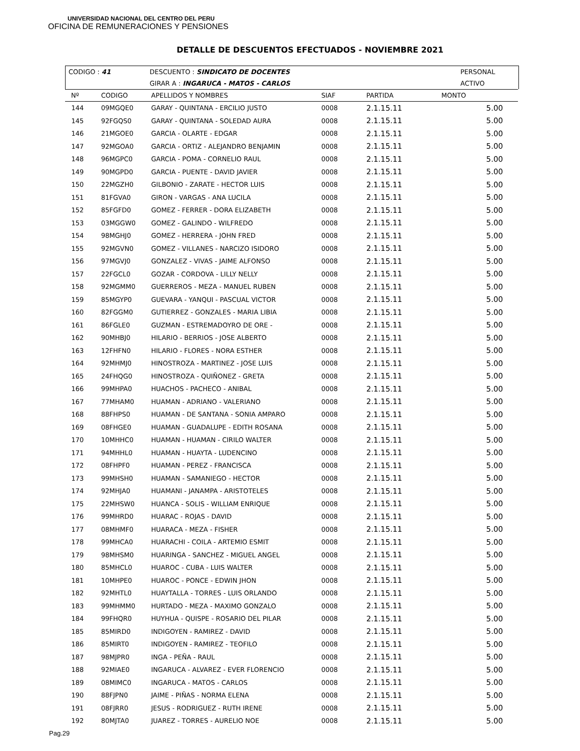UNIVERSIDAD NACIONAL DEL CENTRO DEL PERU
OFICINA DE REMUNERACIONES Y PENSIONES
DETALLE DE DESCUENTOS EFECTUADOS - NOVIEMBRE 2021
| CODIGO : 41 | DESCUENTO : SINDICATO DE DOCENTES | PERSONAL |
| | GIRAR A : INGARUCA - MATOS - CARLOS | ACTIVO |
| Nº | CODIGO | APELLIDOS Y NOMBRES | SIAF | PARTIDA | MONTO |
| --- | --- | --- | --- | --- | --- |
| 144 | 09MGQE0 | GARAY - QUINTANA - ERCILIO JUSTO | 0008 | 2.1.15.11 | 5.00 |
| 145 | 92FGQS0 | GARAY - QUINTANA - SOLEDAD AURA | 0008 | 2.1.15.11 | 5.00 |
| 146 | 21MGOE0 | GARCIA - OLARTE - EDGAR | 0008 | 2.1.15.11 | 5.00 |
| 147 | 92MGOA0 | GARCIA - ORTIZ - ALEJANDRO BENJAMIN | 0008 | 2.1.15.11 | 5.00 |
| 148 | 96MGPC0 | GARCIA - POMA - CORNELIO RAUL | 0008 | 2.1.15.11 | 5.00 |
| 149 | 90MGPD0 | GARCIA - PUENTE - DAVID JAVIER | 0008 | 2.1.15.11 | 5.00 |
| 150 | 22MGZH0 | GILBONIO - ZARATE - HECTOR LUIS | 0008 | 2.1.15.11 | 5.00 |
| 151 | 81FGVA0 | GIRON - VARGAS - ANA LUCILA | 0008 | 2.1.15.11 | 5.00 |
| 152 | 85FGFD0 | GOMEZ - FERRER - DORA ELIZABETH | 0008 | 2.1.15.11 | 5.00 |
| 153 | 03MGGW0 | GOMEZ - GALINDO - WILFREDO | 0008 | 2.1.15.11 | 5.00 |
| 154 | 98MGHJ0 | GOMEZ - HERRERA - JOHN FRED | 0008 | 2.1.15.11 | 5.00 |
| 155 | 92MGVN0 | GOMEZ - VILLANES - NARCIZO ISIDORO | 0008 | 2.1.15.11 | 5.00 |
| 156 | 97MGVJ0 | GONZALEZ - VIVAS - JAIME ALFONSO | 0008 | 2.1.15.11 | 5.00 |
| 157 | 22FGCL0 | GOZAR - CORDOVA - LILLY NELLY | 0008 | 2.1.15.11 | 5.00 |
| 158 | 92MGMM0 | GUERREROS - MEZA - MANUEL RUBEN | 0008 | 2.1.15.11 | 5.00 |
| 159 | 85MGYP0 | GUEVARA - YANQUI - PASCUAL VICTOR | 0008 | 2.1.15.11 | 5.00 |
| 160 | 82FGGM0 | GUTIERREZ - GONZALES - MARIA LIBIA | 0008 | 2.1.15.11 | 5.00 |
| 161 | 86FGLE0 | GUZMAN - ESTREMADOYRO DE ORE - | 0008 | 2.1.15.11 | 5.00 |
| 162 | 90MHBJ0 | HILARIO - BERRIOS - JOSE ALBERTO | 0008 | 2.1.15.11 | 5.00 |
| 163 | 12FHFN0 | HILARIO - FLORES - NORA ESTHER | 0008 | 2.1.15.11 | 5.00 |
| 164 | 92MHMJ0 | HINOSTROZA - MARTINEZ - JOSE LUIS | 0008 | 2.1.15.11 | 5.00 |
| 165 | 24FHQG0 | HINOSTROZA - QUIÑONEZ - GRETA | 0008 | 2.1.15.11 | 5.00 |
| 166 | 99MHPA0 | HUACHOS - PACHECO - ANIBAL | 0008 | 2.1.15.11 | 5.00 |
| 167 | 77MHAM0 | HUAMAN - ADRIANO - VALERIANO | 0008 | 2.1.15.11 | 5.00 |
| 168 | 88FHPS0 | HUAMAN - DE SANTANA - SONIA AMPARO | 0008 | 2.1.15.11 | 5.00 |
| 169 | 08FHGE0 | HUAMAN - GUADALUPE - EDITH ROSANA | 0008 | 2.1.15.11 | 5.00 |
| 170 | 10MHHC0 | HUAMAN - HUAMAN - CIRILO WALTER | 0008 | 2.1.15.11 | 5.00 |
| 171 | 94MHHL0 | HUAMAN - HUAYTA - LUDENCINO | 0008 | 2.1.15.11 | 5.00 |
| 172 | 08FHPF0 | HUAMAN - PEREZ - FRANCISCA | 0008 | 2.1.15.11 | 5.00 |
| 173 | 99MHSH0 | HUAMAN - SAMANIEGO - HECTOR | 0008 | 2.1.15.11 | 5.00 |
| 174 | 92MHJA0 | HUAMANI - JANAMPA - ARISTOTELES | 0008 | 2.1.15.11 | 5.00 |
| 175 | 22MHSW0 | HUANCA - SOLIS - WILLIAM ENRIQUE | 0008 | 2.1.15.11 | 5.00 |
| 176 | 99MHRD0 | HUARAC - ROJAS - DAVID | 0008 | 2.1.15.11 | 5.00 |
| 177 | 08MHMF0 | HUARACA - MEZA - FISHER | 0008 | 2.1.15.11 | 5.00 |
| 178 | 99MHCA0 | HUARACHI - COILA - ARTEMIO ESMIT | 0008 | 2.1.15.11 | 5.00 |
| 179 | 98MHSM0 | HUARINGA - SANCHEZ - MIGUEL ANGEL | 0008 | 2.1.15.11 | 5.00 |
| 180 | 85MHCL0 | HUAROC - CUBA - LUIS WALTER | 0008 | 2.1.15.11 | 5.00 |
| 181 | 10MHPE0 | HUAROC - PONCE - EDWIN JHON | 0008 | 2.1.15.11 | 5.00 |
| 182 | 92MHTL0 | HUAYTALLA - TORRES - LUIS ORLANDO | 0008 | 2.1.15.11 | 5.00 |
| 183 | 99MHMM0 | HURTADO - MEZA - MAXIMO GONZALO | 0008 | 2.1.15.11 | 5.00 |
| 184 | 99FHQR0 | HUYHUA - QUISPE - ROSARIO DEL PILAR | 0008 | 2.1.15.11 | 5.00 |
| 185 | 85MIRD0 | INDIGOYEN - RAMIREZ - DAVID | 0008 | 2.1.15.11 | 5.00 |
| 186 | 85MIRT0 | INDIGOYEN - RAMIREZ - TEOFILO | 0008 | 2.1.15.11 | 5.00 |
| 187 | 98MJPR0 | INGA - PEÑA - RAUL | 0008 | 2.1.15.11 | 5.00 |
| 188 | 92MIAE0 | INGARUCA - ALVAREZ - EVER FLORENCIO | 0008 | 2.1.15.11 | 5.00 |
| 189 | 08MIMC0 | INGARUCA - MATOS - CARLOS | 0008 | 2.1.15.11 | 5.00 |
| 190 | 88FJPN0 | JAIME - PIÑAS - NORMA ELENA | 0008 | 2.1.15.11 | 5.00 |
| 191 | 08FJRR0 | JESUS - RODRIGUEZ - RUTH IRENE | 0008 | 2.1.15.11 | 5.00 |
| 192 | 80MJTA0 | JUAREZ - TORRES - AURELIO NOE | 0008 | 2.1.15.11 | 5.00 |
Pag.29